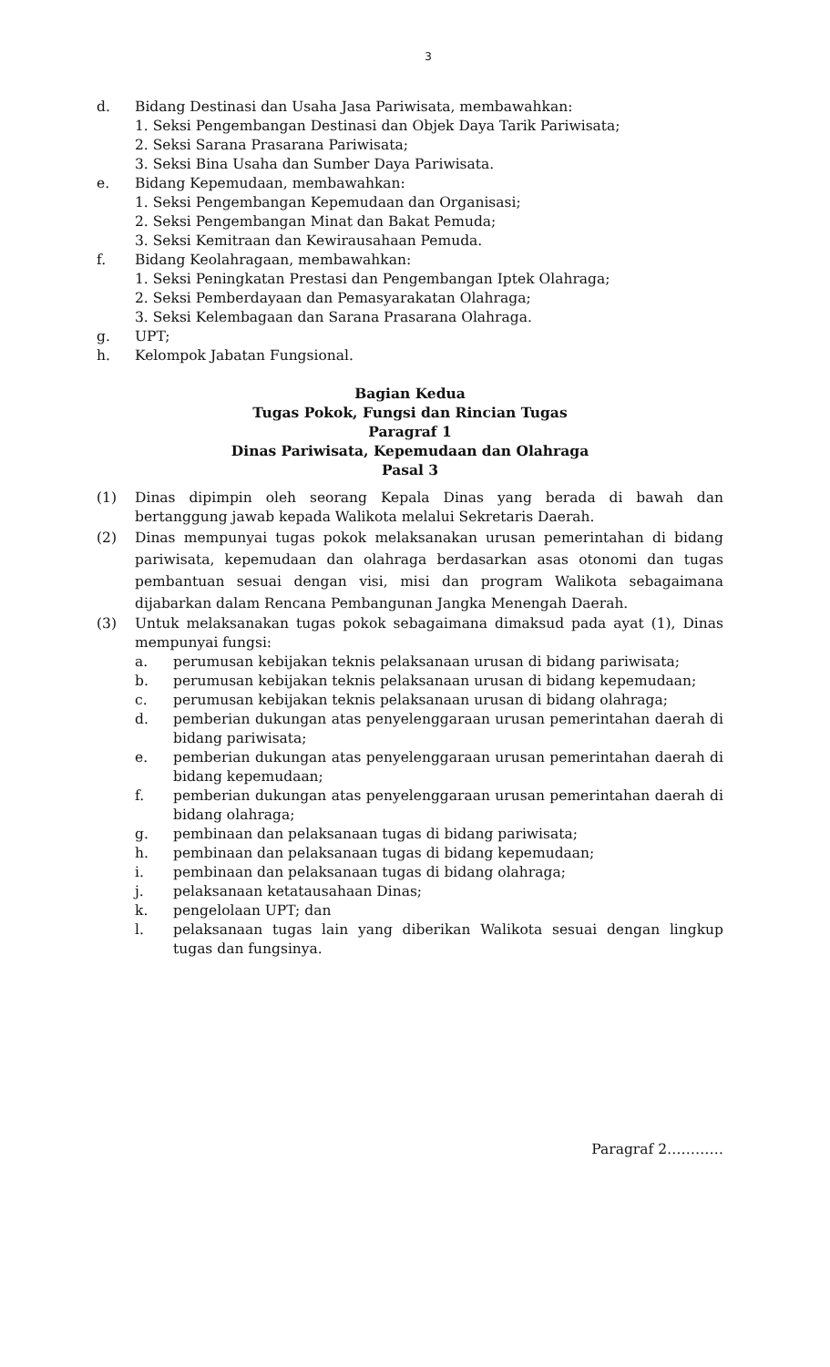3
d. Bidang Destinasi dan Usaha Jasa Pariwisata, membawahkan:
1. Seksi Pengembangan Destinasi dan Objek Daya Tarik Pariwisata;
2. Seksi Sarana Prasarana Pariwisata;
3. Seksi Bina Usaha dan Sumber Daya Pariwisata.
e. Bidang Kepemudaan, membawahkan:
1. Seksi Pengembangan Kepemudaan dan Organisasi;
2. Seksi Pengembangan Minat dan Bakat Pemuda;
3. Seksi Kemitraan dan Kewirausahaan Pemuda.
f. Bidang Keolahragaan, membawahkan:
1. Seksi Peningkatan Prestasi dan Pengembangan Iptek Olahraga;
2. Seksi Pemberdayaan dan Pemasyarakatan Olahraga;
3. Seksi Kelembagaan dan Sarana Prasarana Olahraga.
g. UPT;
h. Kelompok Jabatan Fungsional.
Bagian Kedua
Tugas Pokok, Fungsi dan Rincian Tugas
Paragraf 1
Dinas Pariwisata, Kepemudaan dan Olahraga
Pasal 3
(1) Dinas dipimpin oleh seorang Kepala Dinas yang berada di bawah dan bertanggung jawab kepada Walikota melalui Sekretaris Daerah.
(2) Dinas mempunyai tugas pokok melaksanakan urusan pemerintahan di bidang pariwisata, kepemudaan dan olahraga berdasarkan asas otonomi dan tugas pembantuan sesuai dengan visi, misi dan program Walikota sebagaimana dijabarkan dalam Rencana Pembangunan Jangka Menengah Daerah.
(3) Untuk melaksanakan tugas pokok sebagaimana dimaksud pada ayat (1), Dinas mempunyai fungsi:
a. perumusan kebijakan teknis pelaksanaan urusan di bidang pariwisata;
b. perumusan kebijakan teknis pelaksanaan urusan di bidang kepemudaan;
c. perumusan kebijakan teknis pelaksanaan urusan di bidang olahraga;
d. pemberian dukungan atas penyelenggaraan urusan pemerintahan daerah di bidang pariwisata;
e. pemberian dukungan atas penyelenggaraan urusan pemerintahan daerah di bidang kepemudaan;
f. pemberian dukungan atas penyelenggaraan urusan pemerintahan daerah di bidang olahraga;
g. pembinaan dan pelaksanaan tugas di bidang pariwisata;
h. pembinaan dan pelaksanaan tugas di bidang kepemudaan;
i. pembinaan dan pelaksanaan tugas di bidang olahraga;
j. pelaksanaan ketatausahaan Dinas;
k. pengelolaan UPT; dan
l. pelaksanaan tugas lain yang diberikan Walikota sesuai dengan lingkup tugas dan fungsinya.
Paragraf 2…………